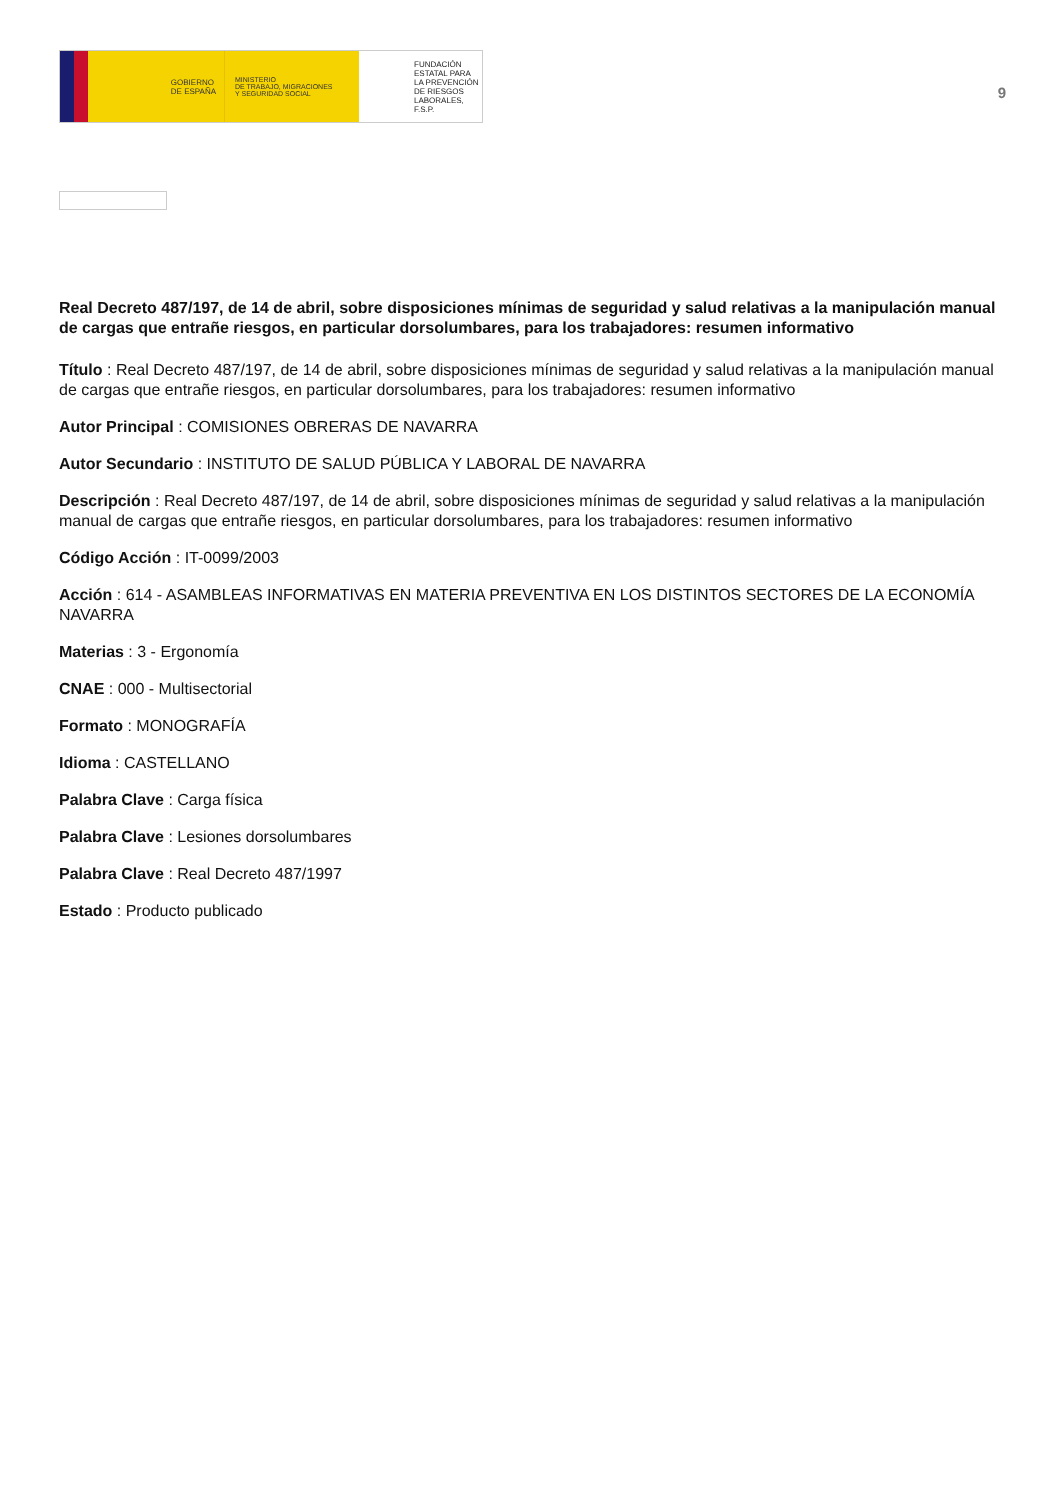GOBIERNO
DE ESPAÑA
MINISTERIO
DE TRABAJO, MIGRACIONES
Y SEGURIDAD SOCIAL
FUNDACIÓN
ESTATAL PARA
LA PREVENCIÓN
DE RIESGOS
LABORALES, F.S.P.
9
Real Decreto 487/197, de 14 de abril, sobre disposiciones mínimas de seguridad y salud relativas a la manipulación manual de cargas que entrañe riesgos, en particular dorsolumbares, para los trabajadores: resumen informativo
Título : Real Decreto 487/197, de 14 de abril, sobre disposiciones mínimas de seguridad y salud relativas a la manipulación manual de cargas que entrañe riesgos, en particular dorsolumbares, para los trabajadores: resumen informativo
Autor Principal : COMISIONES OBRERAS DE NAVARRA
Autor Secundario : INSTITUTO DE SALUD PÚBLICA Y LABORAL DE NAVARRA
Descripción : Real Decreto 487/197, de 14 de abril, sobre disposiciones mínimas de seguridad y salud relativas a la manipulación manual de cargas que entrañe riesgos, en particular dorsolumbares, para los trabajadores: resumen informativo
Código Acción : IT-0099/2003
Acción : 614 - ASAMBLEAS INFORMATIVAS EN MATERIA PREVENTIVA EN LOS DISTINTOS SECTORES DE LA ECONOMÍA NAVARRA
Materias : 3 - Ergonomía
CNAE : 000 - Multisectorial
Formato : MONOGRAFÍA
Idioma : CASTELLANO
Palabra Clave : Carga física
Palabra Clave : Lesiones dorsolumbares
Palabra Clave : Real Decreto 487/1997
Estado : Producto publicado